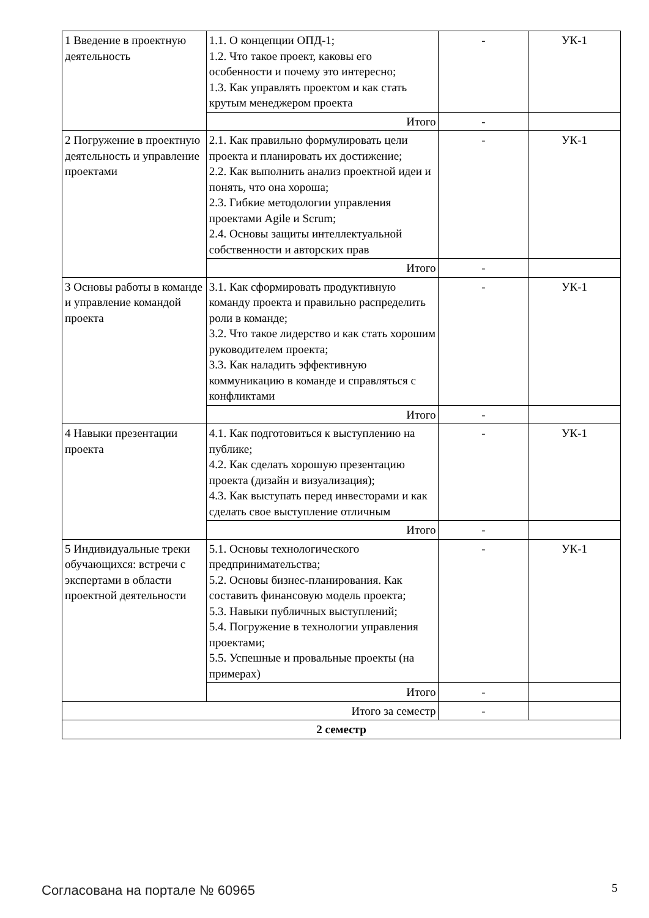| 1 Введение в проектную деятельность | 1.1. О концепции ОПД-1; 1.2. Что такое проект, каковы его особенности и почему это интересно; 1.3. Как управлять проектом и как стать крутым менеджером проекта | - | УК-1 |
| | Итого | - | |
| 2 Погружение в проектную деятельность и управление проектами | 2.1. Как правильно формулировать цели проекта и планировать их достижение; 2.2. Как выполнить анализ проектной идеи и понять, что она хороша; 2.3. Гибкие методологии управления проектами Agile и Scrum; 2.4. Основы защиты интеллектуальной собственности и авторских прав | - | УК-1 |
| | Итого | - | |
| 3 Основы работы в команде и управление командой проекта | 3.1. Как сформировать продуктивную команду проекта и правильно распределить роли в команде; 3.2. Что такое лидерство и как стать хорошим руководителем проекта; 3.3. Как наладить эффективную коммуникацию в команде и справляться с конфликтами | - | УК-1 |
| | Итого | - | |
| 4 Навыки презентации проекта | 4.1. Как подготовиться к выступлению на публике; 4.2. Как сделать хорошую презентацию проекта (дизайн и визуализация); 4.3. Как выступать перед инвесторами и как сделать свое выступление отличным | - | УК-1 |
| | Итого | - | |
| 5 Индивидуальные треки обучающихся: встречи с экспертами в области проектной деятельности | 5.1. Основы технологического предпринимательства; 5.2. Основы бизнес-планирования. Как составить финансовую модель проекта; 5.3. Навыки публичных выступлений; 5.4. Погружение в технологии управления проектами; 5.5. Успешные и провальные проекты (на примерах) | - | УК-1 |
| | Итого | - | |
| Итого за семестр | | - | |
| 2 семестр | | | |
Согласована на портале № 60965 5